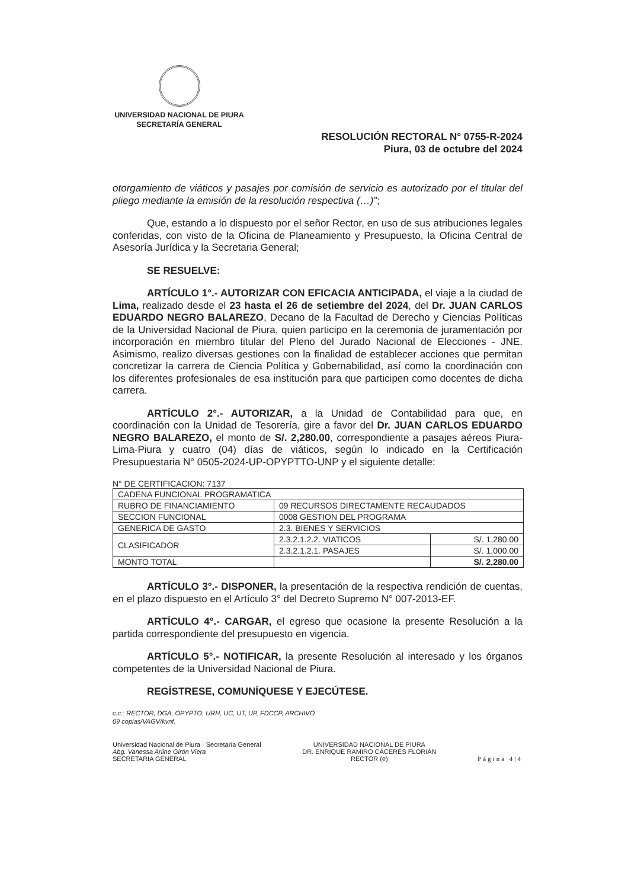UNIVERSIDAD NACIONAL DE PIURA
SECRETARÍA GENERAL
RESOLUCIÓN RECTORAL N° 0755-R-2024
Piura, 03 de octubre del 2024
otorgamiento de viáticos y pasajes por comisión de servicio es autorizado por el titular del pliego mediante la emisión de la resolución respectiva (…)”;
Que, estando a lo dispuesto por el señor Rector, en uso de sus atribuciones legales conferidas, con visto de la Oficina de Planeamiento y Presupuesto, la Oficina Central de Asesoría Jurídica y la Secretaria General;
SE RESUELVE:
ARTÍCULO 1°.- AUTORIZAR CON EFICACIA ANTICIPADA, el viaje a la ciudad de Lima, realizado desde el 23 hasta el 26 de setiembre del 2024, del Dr. JUAN CARLOS EDUARDO NEGRO BALAREZO, Decano de la Facultad de Derecho y Ciencias Políticas de la Universidad Nacional de Piura, quien participo en la ceremonia de juramentación por incorporación en miembro titular del Pleno del Jurado Nacional de Elecciones - JNE. Asimismo, realizo diversas gestiones con la finalidad de establecer acciones que permitan concretizar la carrera de Ciencia Política y Gobernabilidad, así como la coordinación con los diferentes profesionales de esa institución para que participen como docentes de dicha carrera.
ARTÍCULO 2°.- AUTORIZAR, a la Unidad de Contabilidad para que, en coordinación con la Unidad de Tesorería, gire a favor del Dr. JUAN CARLOS EDUARDO NEGRO BALAREZO, el monto de S/. 2,280.00, correspondiente a pasajes aéreos Piura-Lima-Piura y cuatro (04) días de viáticos, según lo indicado en la Certificación Presupuestaria N° 0505-2024-UP-OPYPTTO-UNP y el siguiente detalle:
N° DE CERTIFICACION: 7137
| CADENA FUNCIONAL PROGRAMATICA | | |
| RUBRO DE FINANCIAMIENTO | 09 RECURSOS DIRECTAMENTE RECAUDADOS | |
| SECCION FUNCIONAL | 0008 GESTION DEL PROGRAMA | |
| GENERICA DE GASTO | 2.3. BIENES Y SERVICIOS | |
| CLASIFICADOR | 2.3.2.1.2.2. VIATICOS | S/. 1,280.00 |
| | 2.3.2.1.2.1. PASAJES | S/. 1,000.00 |
| MONTO TOTAL | | S/. 2,280.00 |
ARTÍCULO 3°.- DISPONER, la presentación de la respectiva rendición de cuentas, en el plazo dispuesto en el Artículo 3° del Decreto Supremo N° 007-2013-EF.
ARTÍCULO 4°.- CARGAR, el egreso que ocasione la presente Resolución a la partida correspondiente del presupuesto en vigencia.
ARTÍCULO 5°.- NOTIFICAR, la presente Resolución al interesado y los órganos competentes de la Universidad Nacional de Piura.
REGÍSTRESE, COMUNÍQUESE Y EJECÚTESE.
c.c.: RECTOR, DGA, OPYPTO, URH, UC, UT, UP, FDCCP, ARCHIVO
09 copias/VAGV/kvnf.
Universidad Nacional de Piura · Secretaría General
Abg. Vanessa Arline Girón Viera
SECRETARIA GENERAL
UNIVERSIDAD NACIONAL DE PIURA
DR. ENRIQUE RAMIRO CÁCERES FLORIÁN
RECTOR (e)
Página 4|4